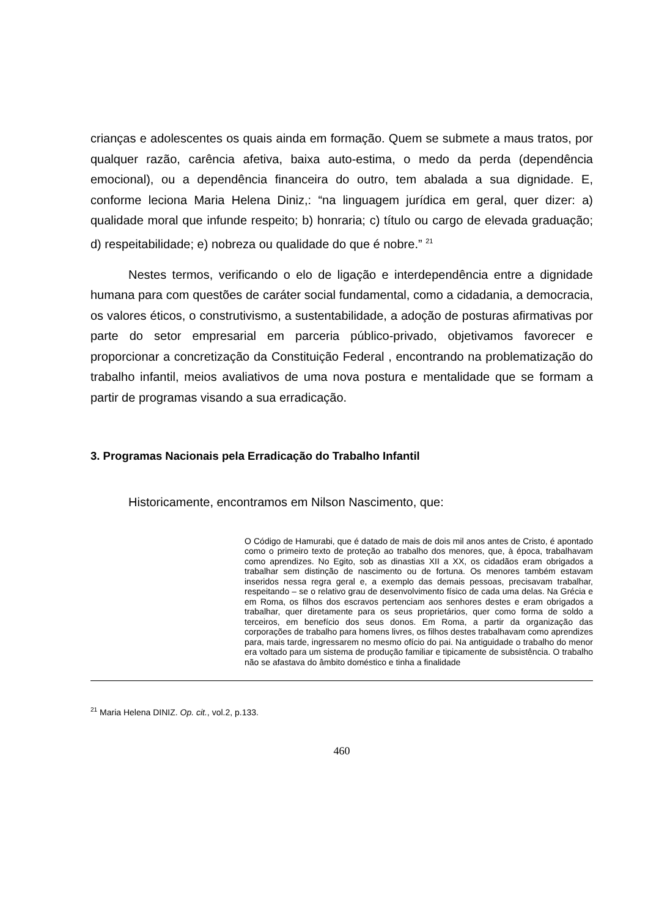crianças e adolescentes os quais ainda em formação. Quem se submete a maus tratos, por qualquer razão, carência afetiva, baixa auto-estima, o medo da perda (dependência emocional), ou a dependência financeira do outro, tem abalada a sua dignidade. E, conforme leciona Maria Helena Diniz,: “na linguagem jurídica em geral, quer dizer: a) qualidade moral que infunde respeito; b) honraria; c) título ou cargo de elevada graduação; d) respeitabilidade; e) nobreza ou qualidade do que é nobre.” <sup>21</sup>
Nestes termos, verificando o elo de ligação e interdependência entre a dignidade humana para com questões de caráter social fundamental, como a cidadania, a democracia, os valores éticos, o construtivismo, a sustentabilidade, a adoção de posturas afirmativas por parte do setor empresarial em parceria público-privado, objetivamos favorecer e proporcionar a concretização da Constituição Federal , encontrando na problematização do trabalho infantil, meios avaliativos de uma nova postura e mentalidade que se formam a partir de programas visando a sua erradicação.
3. Programas Nacionais pela Erradicação do Trabalho Infantil
Historicamente, encontramos em Nilson Nascimento, que:
O Código de Hamurabi, que é datado de mais de dois mil anos antes de Cristo, é apontado como o primeiro texto de proteção ao trabalho dos menores, que, à época, trabalhavam como aprendizes. No Egito, sob as dinastias XII a XX, os cidadãos eram obrigados a trabalhar sem distinção de nascimento ou de fortuna. Os menores também estavam inseridos nessa regra geral e, a exemplo das demais pessoas, precisavam trabalhar, respeitando – se o relativo grau de desenvolvimento físico de cada uma delas. Na Grécia e em Roma, os filhos dos escravos pertenciam aos senhores destes e eram obrigados a trabalhar, quer diretamente para os seus proprietários, quer como forma de soldo a terceiros, em benefício dos seus donos. Em Roma, a partir da organização das corporações de trabalho para homens livres, os filhos destes trabalhavam como aprendizes para, mais tarde, ingressarem no mesmo ofício do pai. Na antiguidade o trabalho do menor era voltado para um sistema de produção familiar e tipicamente de subsistência. O trabalho não se afastava do âmbito doméstico e tinha a finalidade
<sup>21</sup> Maria Helena DINIZ. Op. cit., vol.2, p.133.
460